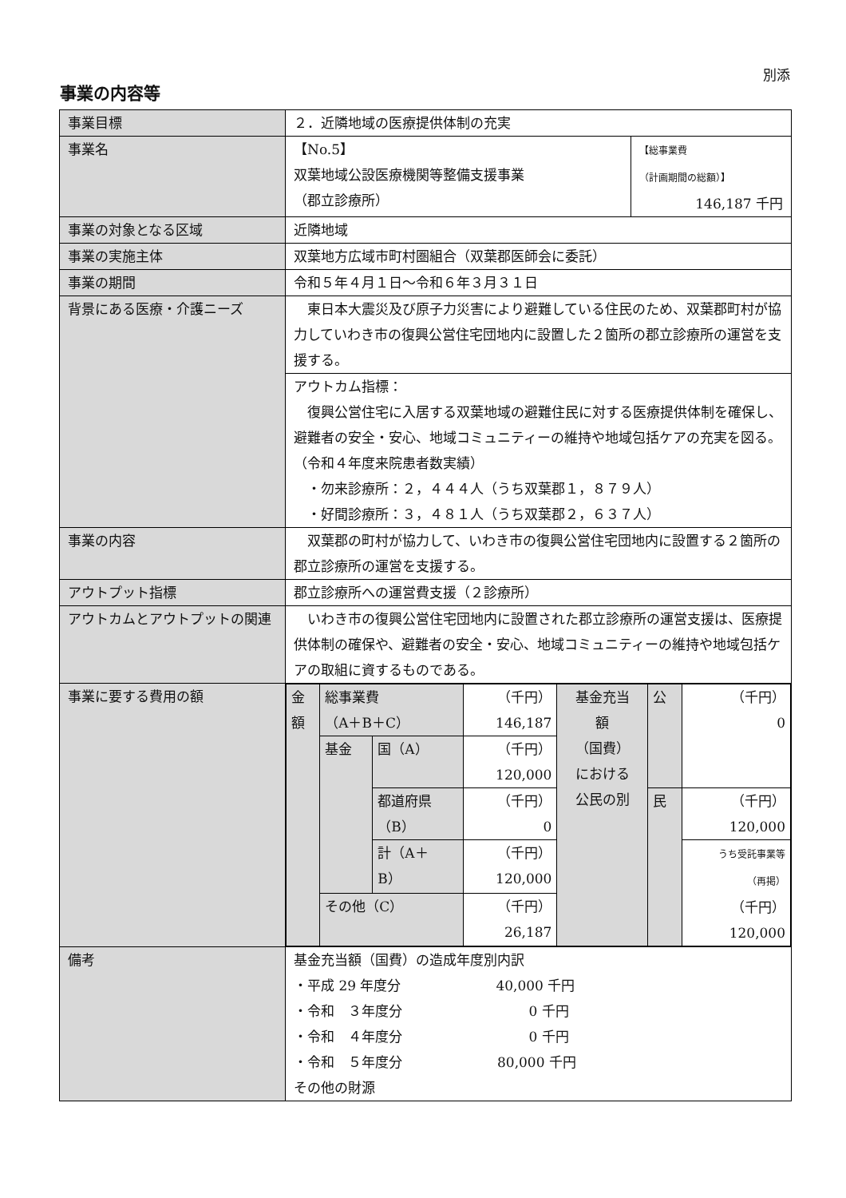別添
事業の内容等
| 事業目標 | ２．近隣地域の医療提供体制の充実 | |
| 事業名 | 【No.5】 双葉地域公設医療機関等整備支援事業 （郡立診療所） | 【総事業費 （計画期間の総額）】 146,187 千円 |
| 事業の対象となる区域 | 近隣地域 | |
| 事業の実施主体 | 双葉地方広域市町村圏組合（双葉郡医師会に委託） | |
| 事業の期間 | 令和５年４月１日～令和６年３月３１日 | |
| 背景にある医療・介護ニーズ | 東日本大震災及び原子力災害により避難している住民のため、双葉郡町村が協力していわき市の復興公営住宅団地内に設置した２箇所の郡立診療所の運営を支援する。 | |
| | アウトカム指標： 復興公営住宅に入居する双葉地域の避難住民に対する医療提供体制を確保し、避難者の安全・安心、地域コミュニティーの維持や地域包括ケアの充実を図る。 （令和４年度来院患者数実績） ・勿来診療所：２，４４４人（うち双葉郡１，８７９人） ・好間診療所：３，４８１人（うち双葉郡２，６３７人） | |
| 事業の内容 | 双葉郡の町村が協力して、いわき市の復興公営住宅団地内に設置する２箇所の郡立診療所の運営を支援する。 | |
| アウトプット指標 | 郡立診療所への運営費支援（２診療所） | |
| アウトカムとアウトプットの関連 | いわき市の復興公営住宅団地内に設置された郡立診療所の運営支援は、医療提供体制の確保や、避難者の安全・安心、地域コミュニティーの維持や地域包括ケアの取組に資するものである。 | |
| 事業に要する費用の額 | / 金 額 / 総事業費 （A＋B＋C） / / （千円） 146,187 / 基金充当 額 （国費） における 公民の別 / 公 / （千円） 0 / / / 基金 / 国（A） / （千円） 120,000 / / / / / / / 都道府県 （B） / （千円） 0 / / 民 / （千円） 120,000 / / / / 計（A＋ B） / （千円） 120,000 / / / うち受託事業等 （再掲） （千円） 120,000 / / / その他（C） / / （千円） 26,187 / / / / | |
| 備考 | 基金充当額（国費）の造成年度別内訳 ・平成 29 年度分 40,000 千円 ・令和 ３年度分 0 千円 ・令和 ４年度分 0 千円 ・令和 ５年度分 80,000 千円 その他の財源 | |